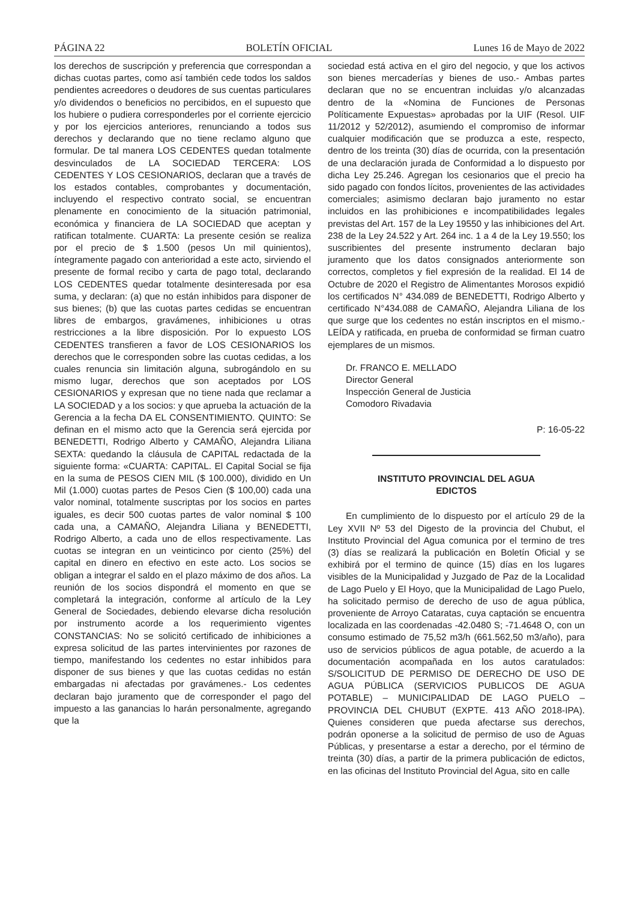PÁGINA 22 BOLETÍN OFICIAL Lunes 16 de Mayo de 2022
los derechos de suscripción y preferencia que correspondan a dichas cuotas partes, como así también cede todos los saldos pendientes acreedores o deudores de sus cuentas particulares y/o dividendos o beneficios no percibidos, en el supuesto que los hubiere o pudiera corresponderles por el corriente ejercicio y por los ejercicios anteriores, renunciando a todos sus derechos y declarando que no tiene reclamo alguno que formular. De tal manera LOS CEDENTES quedan totalmente desvinculados de LA SOCIEDAD TERCERA: LOS CEDENTES Y LOS CESIONARIOS, declaran que a través de los estados contables, comprobantes y documentación, incluyendo el respectivo contrato social, se encuentran plenamente en conocimiento de la situación patrimonial, económica y financiera de LA SOCIEDAD que aceptan y ratifican totalmente. CUARTA: La presente cesión se realiza por el precio de $ 1.500 (pesos Un mil quinientos), íntegramente pagado con anterioridad a este acto, sirviendo el presente de formal recibo y carta de pago total, declarando LOS CEDENTES quedar totalmente desinteresada por esa suma, y declaran: (a) que no están inhibidos para disponer de sus bienes; (b) que las cuotas partes cedidas se encuentran libres de embargos, gravámenes, inhibiciones u otras restricciones a la libre disposición. Por lo expuesto LOS CEDENTES transfieren a favor de LOS CESIONARIOS los derechos que le corresponden sobre las cuotas cedidas, a los cuales renuncia sin limitación alguna, subrogándolo en su mismo lugar, derechos que son aceptados por LOS CESIONARIOS y expresan que no tiene nada que reclamar a LA SOCIEDAD y a los socios: y que aprueba la actuación de la Gerencia a la fecha DA EL CONSENTIMIENTO. QUINTO: Se definan en el mismo acto que la Gerencia será ejercida por BENEDETTI, Rodrigo Alberto y CAMAÑO, Alejandra Liliana SEXTA: quedando la cláusula de CAPITAL redactada de la siguiente forma: «CUARTA: CAPITAL. El Capital Social se fija en la suma de PESOS CIEN MIL ($ 100.000), dividido en Un Mil (1.000) cuotas partes de Pesos Cien ($ 100,00) cada una valor nominal, totalmente suscriptas por los socios en partes iguales, es decir 500 cuotas partes de valor nominal $ 100 cada una, a CAMAÑO, Alejandra Liliana y BENEDETTI, Rodrigo Alberto, a cada uno de ellos respectivamente. Las cuotas se integran en un veinticinco por ciento (25%) del capital en dinero en efectivo en este acto. Los socios se obligan a integrar el saldo en el plazo máximo de dos años. La reunión de los socios dispondrá el momento en que se completará la integración, conforme al artículo de la Ley General de Sociedades, debiendo elevarse dicha resolución por instrumento acorde a los requerimiento vigentes CONSTANCIAS: No se solicitó certificado de inhibiciones a expresa solicitud de las partes intervinientes por razones de tiempo, manifestando los cedentes no estar inhibidos para disponer de sus bienes y que las cuotas cedidas no están embargadas ni afectadas por gravámenes.- Los cedentes declaran bajo juramento que de corresponder el pago del impuesto a las ganancias lo harán personalmente, agregando que la
sociedad está activa en el giro del negocio, y que los activos son bienes mercaderías y bienes de uso.- Ambas partes declaran que no se encuentran incluidas y/o alcanzadas dentro de la «Nomina de Funciones de Personas Políticamente Expuestas» aprobadas por la UIF (Resol. UIF 11/2012 y 52/2012), asumiendo el compromiso de informar cualquier modificación que se produzca a este, respecto, dentro de los treinta (30) días de ocurrida, con la presentación de una declaración jurada de Conformidad a lo dispuesto por dicha Ley 25.246. Agregan los cesionarios que el precio ha sido pagado con fondos lícitos, provenientes de las actividades comerciales; asimismo declaran bajo juramento no estar incluidos en las prohibiciones e incompatibilidades legales previstas del Art. 157 de la Ley 19550 y las inhibiciones del Art. 238 de la Ley 24.522 y Art. 264 inc. 1 a 4 de la Ley 19.550; los suscribientes del presente instrumento declaran bajo juramento que los datos consignados anteriormente son correctos, completos y fiel expresión de la realidad. El 14 de Octubre de 2020 el Registro de Alimentantes Morosos expidió los certificados N° 434.089 de BENEDETTI, Rodrigo Alberto y certificado N°434.088 de CAMAÑO, Alejandra Liliana de los que surge que los cedentes no están inscriptos en el mismo.- LEÍDA y ratificada, en prueba de conformidad se firman cuatro ejemplares de un mismos.
Dr. FRANCO E. MELLADO
Director General
Inspección General de Justicia
Comodoro Rivadavia
P: 16-05-22
INSTITUTO PROVINCIAL DEL AGUA
EDICTOS
En cumplimiento de lo dispuesto por el artículo 29 de la Ley XVII Nº 53 del Digesto de la provincia del Chubut, el Instituto Provincial del Agua comunica por el termino de tres (3) días se realizará la publicación en Boletín Oficial y se exhibirá por el termino de quince (15) días en los lugares visibles de la Municipalidad y Juzgado de Paz de la Localidad de Lago Puelo y El Hoyo, que la Municipalidad de Lago Puelo, ha solicitado permiso de derecho de uso de agua pública, proveniente de Arroyo Cataratas, cuya captación se encuentra localizada en las coordenadas -42.0480 S; -71.4648 O, con un consumo estimado de 75,52 m3/h (661.562,50 m3/año), para uso de servicios públicos de agua potable, de acuerdo a la documentación acompañada en los autos caratulados: S/SOLICITUD DE PERMISO DE DERECHO DE USO DE AGUA PÚBLICA (SERVICIOS PUBLICOS DE AGUA POTABLE) – MUNICIPALIDAD DE LAGO PUELO – PROVINCIA DEL CHUBUT (EXPTE. 413 AÑO 2018-IPA). Quienes consideren que pueda afectarse sus derechos, podrán oponerse a la solicitud de permiso de uso de Aguas Públicas, y presentarse a estar a derecho, por el término de treinta (30) días, a partir de la primera publicación de edictos, en las oficinas del Instituto Provincial del Agua, sito en calle